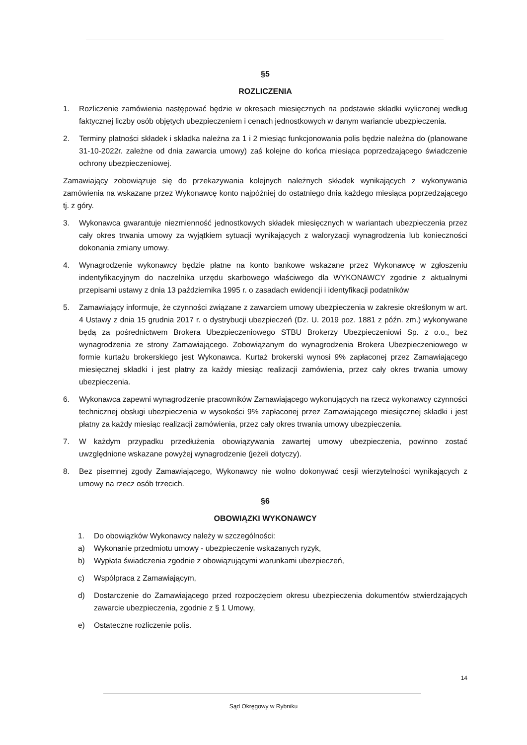§5
ROZLICZENIA
1. Rozliczenie zamówienia następować będzie w okresach miesięcznych na podstawie składki wyliczonej według faktycznej liczby osób objętych ubezpieczeniem i cenach jednostkowych w danym wariancie ubezpieczenia.
2. Terminy płatności składek i składka należna za 1 i 2 miesiąc funkcjonowania polis będzie należna do (planowane 31-10-2022r. zależne od dnia zawarcia umowy) zaś kolejne do końca miesiąca poprzedzającego świadczenie ochrony ubezpieczeniowej.
Zamawiający zobowiązuje się do przekazywania kolejnych należnych składek wynikających z wykonywania zamówienia na wskazane przez Wykonawcę konto najpóźniej do ostatniego dnia każdego miesiąca poprzedzającego tj. z góry.
3. Wykonawca gwarantuje niezmienność jednostkowych składek miesięcznych w wariantach ubezpieczenia przez cały okres trwania umowy za wyjątkiem sytuacji wynikających z waloryzacji wynagrodzenia lub konieczności dokonania zmiany umowy.
4. Wynagrodzenie wykonawcy będzie płatne na konto bankowe wskazane przez Wykonawcę w zgłoszeniu indentyfikacyjnym do naczelnika urzędu skarbowego właściwego dla WYKONAWCY zgodnie z aktualnymi przepisami ustawy z dnia 13 października 1995 r. o zasadach ewidencji i identyfikacji podatników
5. Zamawiający informuje, że czynności związane z zawarciem umowy ubezpieczenia w zakresie określonym w art. 4 Ustawy z dnia 15 grudnia 2017 r. o dystrybucji ubezpieczeń (Dz. U. 2019 poz. 1881 z późn. zm.) wykonywane będą za pośrednictwem Brokera Ubezpieczeniowego STBU Brokerzy Ubezpieczeniowi Sp. z o.o., bez wynagrodzenia ze strony Zamawiającego. Zobowiązanym do wynagrodzenia Brokera Ubezpieczeniowego w formie kurtażu brokerskiego jest Wykonawca. Kurtaż brokerski wynosi 9% zapłaconej przez Zamawiającego miesięcznej składki i jest płatny za każdy miesiąc realizacji zamówienia, przez cały okres trwania umowy ubezpieczenia.
6. Wykonawca zapewni wynagrodzenie pracowników Zamawiającego wykonujących na rzecz wykonawcy czynności technicznej obsługi ubezpieczenia w wysokości 9% zapłaconej przez Zamawiającego miesięcznej składki i jest płatny za każdy miesiąc realizacji zamówienia, przez cały okres trwania umowy ubezpieczenia.
7. W każdym przypadku przedłużenia obowiązywania zawartej umowy ubezpieczenia, powinno zostać uwzględnione wskazane powyżej wynagrodzenie (jeżeli dotyczy).
8. Bez pisemnej zgody Zamawiającego, Wykonawcy nie wolno dokonywać cesji wierzytelności wynikających z umowy na rzecz osób trzecich.
§6
OBOWIĄZKI WYKONAWCY
1. Do obowiązków Wykonawcy należy w szczególności:
a) Wykonanie przedmiotu umowy - ubezpieczenie wskazanych ryzyk,
b) Wypłata świadczenia zgodnie z obowiązującymi warunkami ubezpieczeń,
c) Współpraca z Zamawiającym,
d) Dostarczenie do Zamawiającego przed rozpoczęciem okresu ubezpieczenia dokumentów stwierdzających zawarcie ubezpieczenia, zgodnie z § 1 Umowy,
e) Ostateczne rozliczenie polis.
14
Sąd Okręgowy w Rybniku